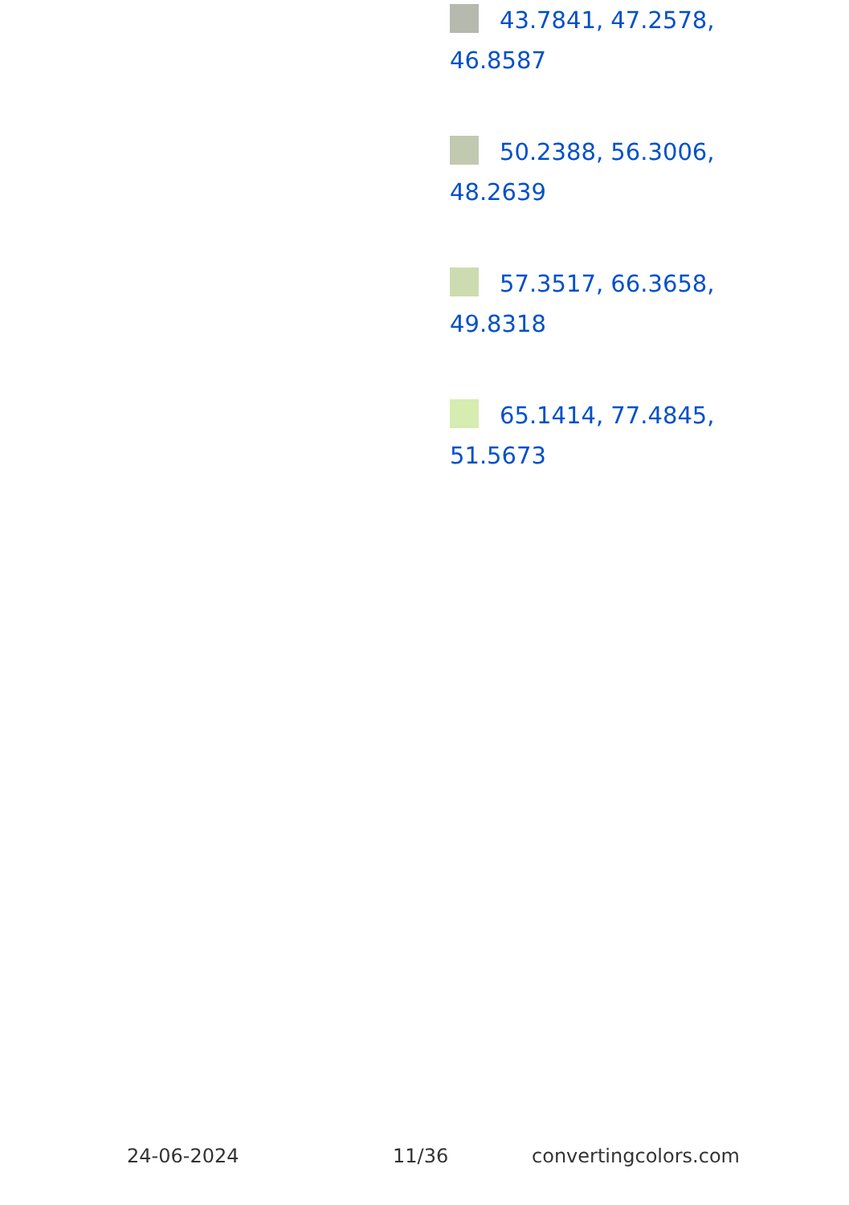43.7841, 47.2578, 46.8587
50.2388, 56.3006, 48.2639
57.3517, 66.3658, 49.8318
65.1414, 77.4845, 51.5673
24-06-2024 11/36 convertingcolors.com